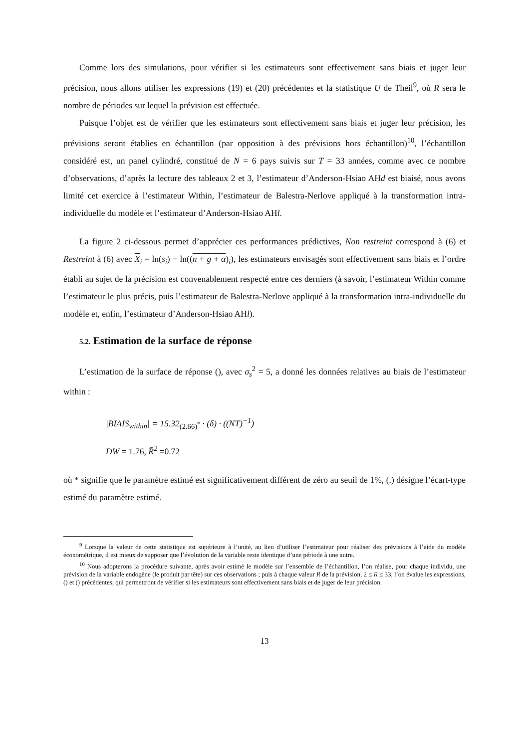Comme lors des simulations, pour vérifier si les estimateurs sont effectivement sans biais et juger leur précision, nous allons utiliser les expressions (19) et (20) précédentes et la statistique U de Theil<sup>9</sup>, où R sera le nombre de périodes sur lequel la prévision est effectuée.
Puisque l’objet est de vérifier que les estimateurs sont effectivement sans biais et juger leur précision, les prévisions seront établies en échantillon (par opposition à des prévisions hors échantillon)<sup>10</sup>, l’échantillon considéré est, un panel cylindré, constitué de N = 6 pays suivis sur T = 33 années, comme avec ce nombre d’observations, d’après la lecture des tableaux 2 et 3, l’estimateur d’Anderson-Hsiao AHd est biaisé, nous avons limité cet exercice à l’estimateur Within, l’estimateur de Balestra-Nerlove appliqué à la transformation intra-individuelle du modèle et l’estimateur d’Anderson-Hsiao AHl.
La figure 2 ci-dessous permet d’apprécier ces performances prédictives, Non restreint correspond à (6) et Restreint à (6) avec X<sub>i</sub> = ln(s<sub>i</sub>) − ln((n + g + α)<sub>i</sub>), les estimateurs envisagés sont effectivement sans biais et l’ordre établi au sujet de la précision est convenablement respecté entre ces derniers (à savoir, l’estimateur Within comme l’estimateur le plus précis, puis l’estimateur de Balestra-Nerlove appliqué à la transformation intra-individuelle du modèle et, enfin, l’estimateur d’Anderson-Hsiao AHl).
5.2. Estimation de la surface de réponse
L’estimation de la surface de réponse (), avec σ<sub>s</sub><sup>2</sup> = 5, a donné les données relatives au biais de l’estimateur within :
|BIAIS<sub>within</sub>| = 15.32<sub>(2.66)<sup>*</sup></sub> · (δ) · ((NT)<sup>−1</sup>)
DW = 1.76, R̄<sup>2</sup> =0.72
où * signifie que le paramètre estimé est significativement différent de zéro au seuil de 1%, (.) désigne l’écart-type estimé du paramètre estimé.
<sup>9</sup> Lorsque la valeur de cette statistique est supérieure à l’unité, au lieu d’utiliser l’estimateur pour réaliser des prévisions à l’aide du modèle économétrique, il est mieux de supposer que l’évolution de la variable reste identique d’une période à une autre.
<sup>10</sup> Nous adopterons la procédure suivante, après avoir estimé le modèle sur l’ensemble de l’échantillon, l’on réalise, pour chaque individu, une prévision de la variable endogène (le produit par tête) sur ces observations ; puis à chaque valeur R de la prévision, 2 ≤ R ≤ 33, l’on évalue les expressions, () et () précédentes, qui permettront de vérifier si les estimateurs sont effectivement sans biais et de juger de leur précision.
13